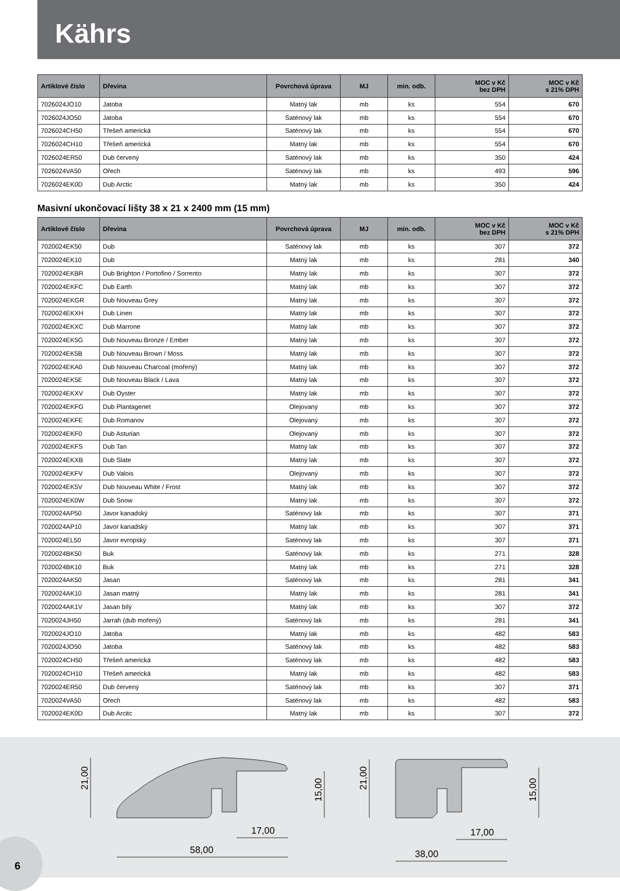Kährs
| Artiklové číslo | Dřevina | Povrchová úprava | MJ | min. odb. | MOC v Kč bez DPH | MOC v Kč s 21% DPH |
| --- | --- | --- | --- | --- | --- | --- |
| 7026024JO10 | Jatoba | Matný lak | mb | ks | 554 | 670 |
| 7026024JO50 | Jatoba | Saténový lak | mb | ks | 554 | 670 |
| 7026024CH50 | Třešeň americká | Saténový lak | mb | ks | 554 | 670 |
| 7026024CH10 | Třešeň americká | Matný lak | mb | ks | 554 | 670 |
| 7026024ER50 | Dub červený | Saténový lak | mb | ks | 350 | 424 |
| 7026024VA50 | Ořech | Saténový lak | mb | ks | 493 | 596 |
| 7026024EK0D | Dub Arctic | Matný lak | mb | ks | 350 | 424 |
Masivní ukončovací lišty 38 x 21 x 2400 mm (15 mm)
| Artiklové číslo | Dřevina | Povrchová úprava | MJ | min. odb. | MOC v Kč bez DPH | MOC v Kč s 21% DPH |
| --- | --- | --- | --- | --- | --- | --- |
| 7020024EK50 | Dub | Saténový lak | mb | ks | 307 | 372 |
| 7020024EK10 | Dub | Matný lak | mb | ks | 281 | 340 |
| 7020024EKBR | Dub Brighton / Portofino / Sorrento | Matný lak | mb | ks | 307 | 372 |
| 7020024EKFC | Dub Earth | Matný lak | mb | ks | 307 | 372 |
| 7020024EKGR | Dub Nouveau Grey | Matný lak | mb | ks | 307 | 372 |
| 7020024EKXH | Dub Linen | Matný lak | mb | ks | 307 | 372 |
| 7020024EKXC | Dub Marrone | Matný lak | mb | ks | 307 | 372 |
| 7020024EK5G | Dub Nouveau Bronze / Ember | Matný lak | mb | ks | 307 | 372 |
| 7020024EK5B | Dub Nouveau Brown / Moss | Matný lak | mb | ks | 307 | 372 |
| 7020024EKA0 | Dub Nouveau Charcoal (mořený) | Matný lak | mb | ks | 307 | 372 |
| 7020024EK5E | Dub Nouveau Black / Lava | Matný lak | mb | ks | 307 | 372 |
| 7020024EKXV | Dub Oyster | Matný lak | mb | ks | 307 | 372 |
| 7020024EKFG | Dub Plantagenet | Olejovaný | mb | ks | 307 | 372 |
| 7020024EKFE | Dub Romanov | Olejovaný | mb | ks | 307 | 372 |
| 7020024EKF0 | Dub Asturian | Olejovaný | mb | ks | 307 | 372 |
| 7020024EKFS | Dub Tan | Matný lak | mb | ks | 307 | 372 |
| 7020024EKXB | Dub Slate | Matný lak | mb | ks | 307 | 372 |
| 7020024EKFV | Dub Valois | Olejovaný | mb | ks | 307 | 372 |
| 7020024EK5V | Dub Nouveau White / Frost | Matný lak | mb | ks | 307 | 372 |
| 7020024EK0W | Dub Snow | Matný lak | mb | ks | 307 | 372 |
| 7020024AP50 | Javor kanadský | Saténový lak | mb | ks | 307 | 371 |
| 7020024AP10 | Javor kanadský | Matný lak | mb | ks | 307 | 371 |
| 7020024EL50 | Javor evropský | Saténový lak | mb | ks | 307 | 371 |
| 7020024BK50 | Buk | Saténový lak | mb | ks | 271 | 328 |
| 7020024BK10 | Buk | Matný lak | mb | ks | 271 | 328 |
| 7020024AK50 | Jasan | Saténový lak | mb | ks | 281 | 341 |
| 7020024AK10 | Jasan matný | Matný lak | mb | ks | 281 | 341 |
| 7020024AK1V | Jasan bílý | Matný lak | mb | ks | 307 | 372 |
| 7020024JH50 | Jarrah (dub mořený) | Saténový lak | mb | ks | 281 | 341 |
| 7020024JO10 | Jatoba | Matný lak | mb | ks | 482 | 583 |
| 7020024JO50 | Jatoba | Saténový lak | mb | ks | 482 | 583 |
| 7020024CH50 | Třešeň americká | Saténový lak | mb | ks | 482 | 583 |
| 7020024CH10 | Třešeň americká | Matný lak | mb | ks | 482 | 583 |
| 7020024ER50 | Dub červený | Saténový lak | mb | ks | 307 | 371 |
| 7020024VA50 | Ořech | Saténový lak | mb | ks | 482 | 583 |
| 7020024EK0D | Dub Arcitc | Matný lak | mb | ks | 307 | 372 |
21,00
15,00
58,00
17,00
21,00
15,00
38,00
17,00
6